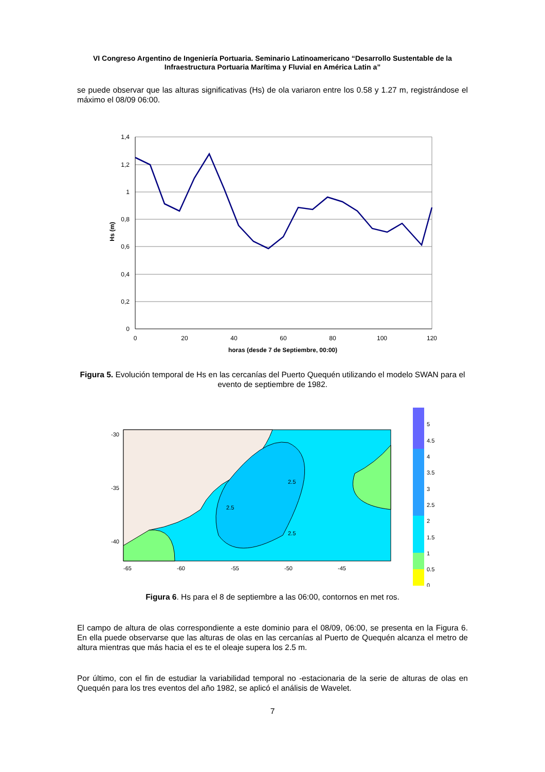VI Congreso Argentino de Ingeniería Portuaria. Seminario Latinoamericano “Desarrollo Sustentable de la Infraestructura Portuaria Marítima y Fluvial en América Latin a”
se puede observar que las alturas significativas (Hs) de ola variaron entre los 0.58 y 1.27 m, registrándose el máximo el 08/09 06:00.
1,4
1,2
1
0,8
0,6
0,4
0,2
0
0
20
40
60
80
100
120
horas (desde 7 de Septiembre, 00:00)
Hs (m)
Figura 5. Evolución temporal de Hs en las cercanías del Puerto Quequén utilizando el modelo SWAN para el evento de septiembre de 1982.
-30
-35
-40
-65
-60
-55
-50
-45
2.5
2.5
2.5
5
4.5
4
3.5
3
2.5
2
1.5
1
0.5
0
Figura 6. Hs para el 8 de septiembre a las 06:00, contornos en met ros.
El campo de altura de olas correspondiente a este dominio para el 08/09, 06:00, se presenta en la Figura 6. En ella puede observarse que las alturas de olas en las cercanías al Puerto de Quequén alcanza el metro de altura mientras que más hacia el es te el oleaje supera los 2.5 m.
Por último, con el fin de estudiar la variabilidad temporal no -estacionaria de la serie de alturas de olas en Quequén para los tres eventos del año 1982, se aplicó el análisis de Wavelet.
7